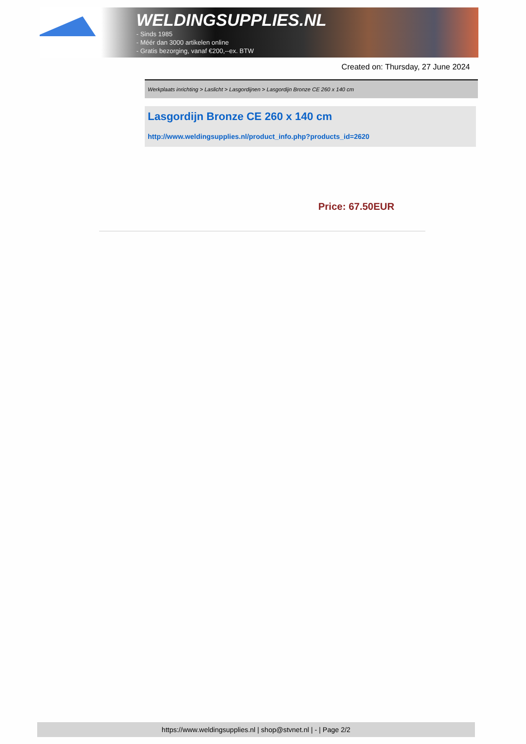WELDINGSUPPLIES.NL
- Sinds 1985
- Méér dan 3000 artikelen online
- Gratis bezorging, vanaf €200,--ex. BTW
Created on: Thursday, 27 June 2024
Werkplaats inrichting > Laslicht > Lasgordijnen > Lasgordijn Bronze CE 260 x 140 cm
Lasgordijn Bronze CE 260 x 140 cm
http://www.weldingsupplies.nl/product_info.php?products_id=2620
Price: 67.50EUR
https://www.weldingsupplies.nl | shop@stvnet.nl | - | Page 2/2